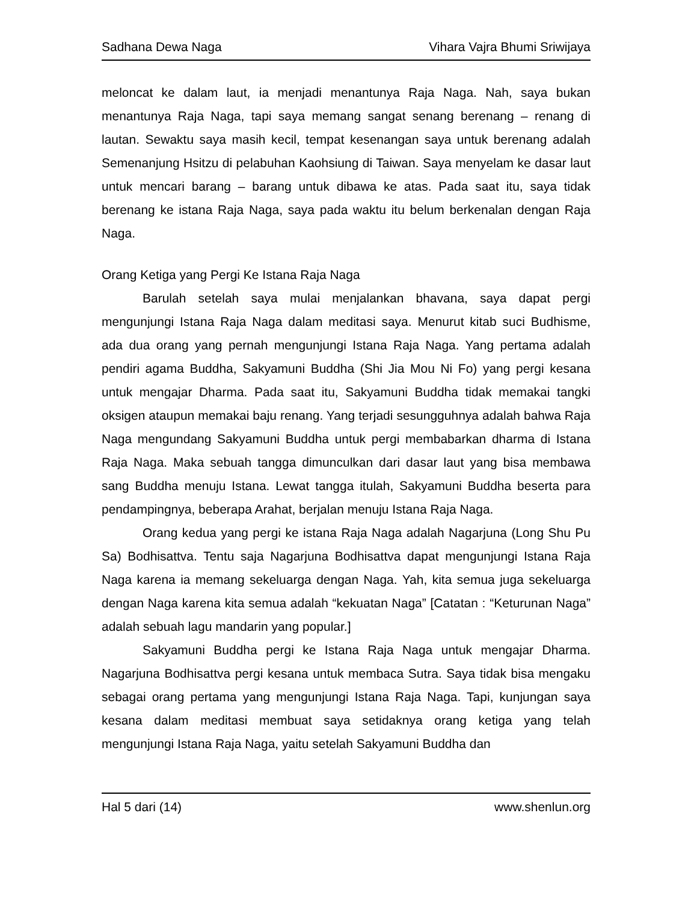Sadhana Dewa Naga Vihara Vajra Bhumi Sriwijaya
meloncat ke dalam laut, ia menjadi menantunya Raja Naga. Nah, saya bukan menantunya Raja Naga, tapi saya memang sangat senang berenang – renang di lautan. Sewaktu saya masih kecil, tempat kesenangan saya untuk berenang adalah Semenanjung Hsitzu di pelabuhan Kaohsiung di Taiwan. Saya menyelam ke dasar laut untuk mencari barang – barang untuk dibawa ke atas. Pada saat itu, saya tidak berenang ke istana Raja Naga, saya pada waktu itu belum berkenalan dengan Raja Naga.
Orang Ketiga yang Pergi Ke Istana Raja Naga
Barulah setelah saya mulai menjalankan bhavana, saya dapat pergi mengunjungi Istana Raja Naga dalam meditasi saya. Menurut kitab suci Budhisme, ada dua orang yang pernah mengunjungi Istana Raja Naga. Yang pertama adalah pendiri agama Buddha, Sakyamuni Buddha (Shi Jia Mou Ni Fo) yang pergi kesana untuk mengajar Dharma. Pada saat itu, Sakyamuni Buddha tidak memakai tangki oksigen ataupun memakai baju renang. Yang terjadi sesungguhnya adalah bahwa Raja Naga mengundang Sakyamuni Buddha untuk pergi membabarkan dharma di Istana Raja Naga. Maka sebuah tangga dimunculkan dari dasar laut yang bisa membawa sang Buddha menuju Istana. Lewat tangga itulah, Sakyamuni Buddha beserta para pendampingnya, beberapa Arahat, berjalan menuju Istana Raja Naga.
Orang kedua yang pergi ke istana Raja Naga adalah Nagarjuna (Long Shu Pu Sa) Bodhisattva. Tentu saja Nagarjuna Bodhisattva dapat mengunjungi Istana Raja Naga karena ia memang sekeluarga dengan Naga. Yah, kita semua juga sekeluarga dengan Naga karena kita semua adalah “kekuatan Naga” [Catatan : “Keturunan Naga” adalah sebuah lagu mandarin yang popular.]
Sakyamuni Buddha pergi ke Istana Raja Naga untuk mengajar Dharma. Nagarjuna Bodhisattva pergi kesana untuk membaca Sutra. Saya tidak bisa mengaku sebagai orang pertama yang mengunjungi Istana Raja Naga. Tapi, kunjungan saya kesana dalam meditasi membuat saya setidaknya orang ketiga yang telah mengunjungi Istana Raja Naga, yaitu setelah Sakyamuni Buddha dan
Hal 5 dari (14) www.shenlun.org